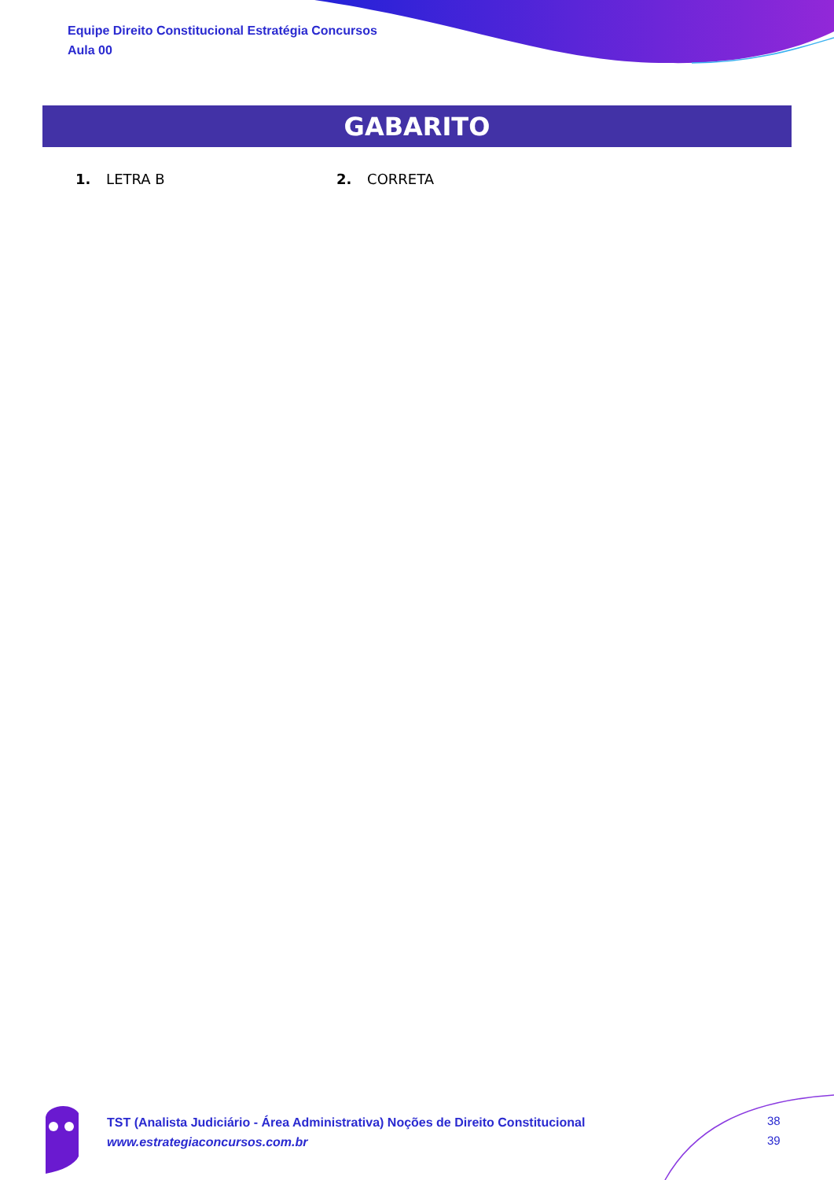Equipe Direito Constitucional Estratégia Concursos
Aula 00
GABARITO
1. LETRA B 2. CORRETA
TST (Analista Judiciário - Área Administrativa) Noções de Direito Constitucional
www.estrategiaconcursos.com.br
38
39